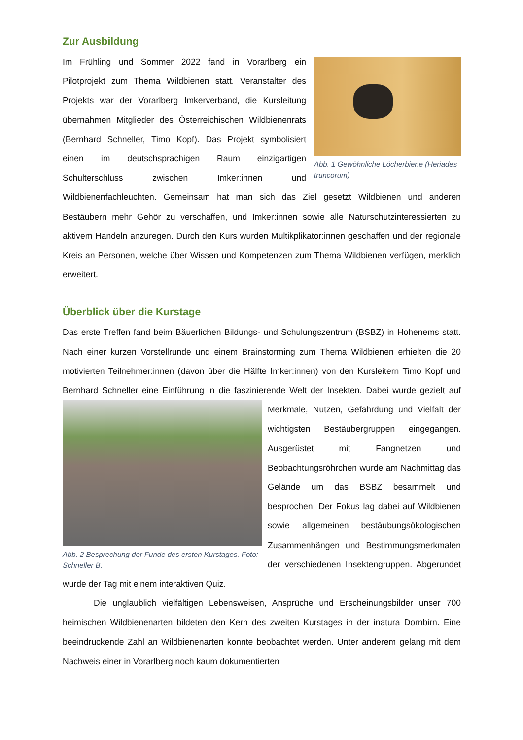Zur Ausbildung
Abb. 1 Gewöhnliche Löcherbiene (Heriades truncorum)
Im Frühling und Sommer 2022 fand in Vorarlberg ein Pilotprojekt zum Thema Wildbienen statt. Veranstalter des Projekts war der Vorarlberg Imkerverband, die Kursleitung übernahmen Mitglieder des Österreichischen Wildbienenrats (Bernhard Schneller, Timo Kopf). Das Projekt symbolisiert einen im deutschsprachigen Raum einzigartigen Schulterschluss zwischen Imker:innen und Wildbienenfachleuchten. Gemeinsam hat man sich das Ziel gesetzt Wildbienen und anderen Bestäubern mehr Gehör zu verschaffen, und Imker:innen sowie alle Naturschutzinteressierten zu aktivem Handeln anzuregen. Durch den Kurs wurden Multikplikator:innen geschaffen und der regionale Kreis an Personen, welche über Wissen und Kompetenzen zum Thema Wildbienen verfügen, merklich erweitert.
Überblick über die Kurstage
Das erste Treffen fand beim Bäuerlichen Bildungs- und Schulungszentrum (BSBZ) in Hohenems statt. Nach einer kurzen Vorstellrunde und einem Brainstorming zum Thema Wildbienen erhielten die 20 motivierten Teilnehmer:innen (davon über die Hälfte Imker:innen) von den Kursleitern Timo Kopf und Bernhard Schneller eine Einführung in die faszinierende Welt der Abb. 2 Besprechung der Funde des ersten Kurstages. Foto: Schneller B. Insekten. Dabei wurde gezielt auf Merkmale, Nutzen, Gefährdung und Vielfalt der wichtigsten Bestäubergruppen eingegangen. Ausgerüstet mit Fangnetzen und Beobachtungsröhrchen wurde am Nachmittag das Gelände um das BSBZ besammelt und besprochen. Der Fokus lag dabei auf Wildbienen sowie allgemeinen bestäubungsökologischen Zusammenhängen und Bestimmungsmerkmalen der verschiedenen Insektengruppen. Abgerundet wurde der Tag mit einem interaktiven Quiz.
Die unglaublich vielfältigen Lebensweisen, Ansprüche und Erscheinungsbilder unser 700 heimischen Wildbienenarten bildeten den Kern des zweiten Kurstages in der inatura Dornbirn. Eine beeindruckende Zahl an Wildbienenarten konnte beobachtet werden. Unter anderem gelang mit dem Nachweis einer in Vorarlberg noch kaum dokumentierten